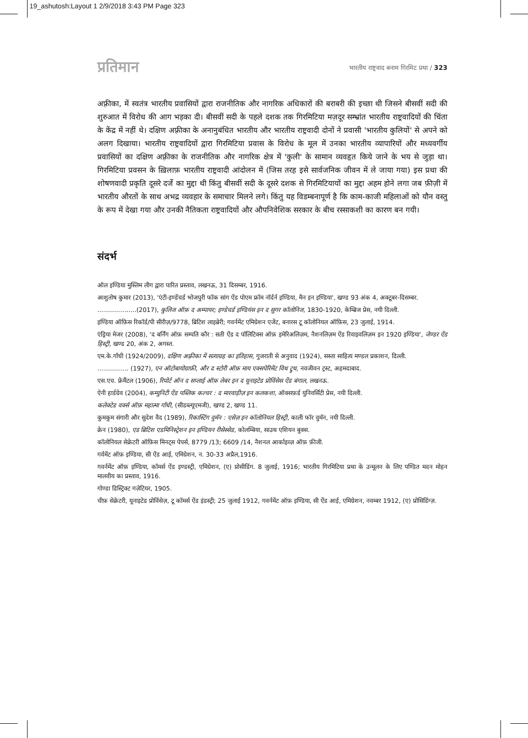19_ashutosh:Layout 1 2/9/2018 3:43 PM Page 323
प्रतिमान
भारतीय राष्ट्रवाद बनाम गिरमिट प्रथा / 323
अफ़्रीका, में स्वतंत्र भारतीय प्रवासियों द्वारा राजनीतिक और नागरिक अधिकारों की बराबरी की इच्छा थी जिसने बीसवीं सदी की शुरुआत में विरोध की आग भड़का दी। बीसवीं सदी के पहले दशक तक गिरमिटिया मज़दूर सम्भ्रांत भारतीय राष्ट्रवादियों की चिंता के केंद्र में नहीं थे। दक्षिण अफ़्रीका के अनानुबंधित भारतीय और भारतीय राष्ट्रवादी दोनों ने प्रवासी 'भारतीय कुलियों' से अपने को अलग दिखाया। भारतीय राष्ट्रवादियों द्वारा गिरमिटिया प्रवास के विरोध के मूल में उनका भारतीय व्यापारियों और मध्यवर्गीय प्रवासियों का दक्षिण अफ़्रीका के राजनीतिक और नागरिक क्षेत्र में 'कुली' के सामान व्यवहृत किये जाने के भय से जुड़ा था। गिरमिटिया प्रवसन के ख़िलाफ़ भारतीय राष्ट्रवादी आंदोलन में (जिस तरह इसे सार्वजनिक जीवन में ले जाया गया) इस प्रथा की शोषणवादी प्रकृति दूसरे दर्जे का मुद्दा थी किंतु बीसवीं सदी के दूसरे दशक से गिरमिटियायों का मुद्दा अहम होने लगा जब फ़ीज़ी में भारतीय औरतों के साथ अभद्र व्यवहार के समाचार मिलने लगे। किंतु यह विडम्बनापूर्ण है कि काम-काजी महिलाओं को यौन वस्तु के रूप में देखा गया और उनकी नैतिकता राष्ट्रवादियों और औपनिवेशिक सरकार के बीच रस्साकशी का कारण बन गयी।
संदर्भ
ऑल इण्डिया मुस्लिम लीग द्वारा पारित प्रस्ताव, लखनऊ, 31 दिसम्बर, 1916.
आशुतोष कुमार (2013), 'एंटी-इण्डेंचर्ड भोजपुरी फॉक सांग ऐंड पोएम फ्रॉम नॉर्दर्न इण्डिया, मैन इन इण्डिया', खण्ड 93 अंक 4, अक्टूबर-दिसम्बर.
....................(2017), कुलिज ऑफ़ द अम्पायर; इण्डेचर्ड इण्डियंस इन द सुगर कॉलोनिज, 1830-1920, केम्ब्रिज प्रेस, नयी दिल्ली.
इण्डिया ऑफ़िस रिकॉर्ड/पी सीरीज़/9778, ब्रिटिश लाइब्रेरी; गवर्नमेंट एमिग्रेशन एजेंट, बनारस टू कॉलोनियल ऑफ़िस, 23 जुलाई, 1914.
एंड्रिया मेजर (2008), 'द बर्निंग ऑफ़ सम्पति कौर : सती ऐंड द पॉलिटिक्स ऑफ़ इमेरिअलिज़म, नैशनलिज़म ऐंड रिवाइवलिज़म इन 1920 इण्डिया', जेण्डर ऐंड हिस्ट्री, खण्ड 20, अंक 2, अगस्त.
एम.के.गाँधी (1924/2009), दक्षिण अफ़्रीका में सत्याग्रह का इतिहास, गुजराती से अनुवाद (1924), सस्ता साहित्य मण्डल प्रकाशन, दिल्ली.
................ (1927), एन ऑटोबायोग्राफ़ी, और द स्टोरी ऑफ़ माय एक्सपेरिमेंट विथ ट्रुथ, नवजीवन ट्रस्ट, अहमदाबाद.
एस.एच. फ्रेमैंटल (1906), रिपोर्ट ऑन द सप्लाई ऑफ़ लेबर इन द यूनाइटेड प्रोविंसेस ऐंड बंगाल, लखनऊ.
ऐनी हार्डग्रेव (2004), कम्युनिटी ऐंड पब्लिक कल्चर : द मारवाड़ीज़ इन कलकत्ता, ऑक्सफ़र्ड युनिवर्सिटी प्रेस, नयी दिल्ली.
कलेक्टेड वर्क्स ऑफ़ महात्मा गाँधी, (सीडब्ल्यूएमजी), खण्ड 2, खण्ड 11.
कुमकुम संगारी और सुदेश वैद (1989), रिकास्टिंग वुमॅन : एसेज़ इन कॉलोनियल हिस्ट्री, काली फॉर वुमॅन, नयी दिल्ली.
क्रेन (1980), एड ब्रिटिश एडमिनिस्ट्रेशन इन इण्डियन रीसेस्सेड, कोलम्बिया, साउथ एशियन बुक्स.
कॉलोनियल सेक्रेटरी ऑफ़िस मिनट्स पेपर्स, 8779 /13; 6609 /14, नैशनल आर्काइव्ज़ ऑफ़ फ़ीजी.
गर्वमेंट ऑफ़ इण्डिया, सी ऐंड आई, एमिग्रेशन, न. 30-33 अप्रैल,1916.
गवर्नमेंट ऑफ़ इण्डिया, कॉमर्स ऐंड इण्डस्ट्री, एमिग्रेशन, (ए) प्रोसीडिंग. 8 जुलाई, 1916; भारतीय गिरमिटिया प्रथा के उन्मूलन के लिए पण्डित मदन मोहन मालवीय का प्रस्ताव, 1916.
गोण्डा डिस्ट्रिक्ट गज़ेटियर, 1905.
चीफ़ सेक्रेटरी, यूनाइटेड प्रोविंसेज़, टू कॉमर्स ऐंड इंडस्ट्री; 25 जुलाई 1912, गवर्नमेंट ऑफ़ इण्डिया, सी ऐंड आई, एमिग्रेशन, नवम्बर 1912, (ए) प्रोसिडिंग्ज़.